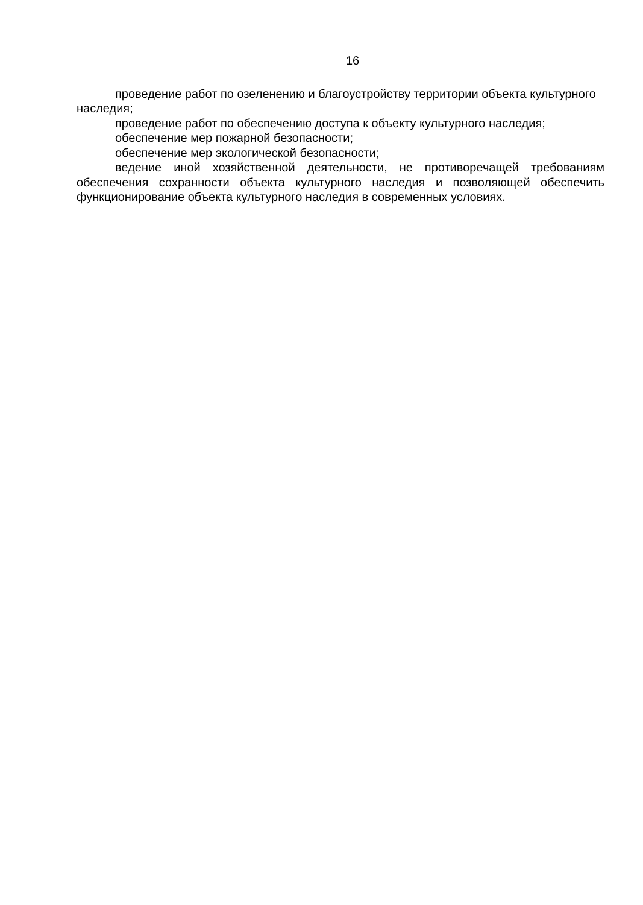16
проведение работ по озеленению и благоустройству территории объекта культурного наследия;
проведение работ по обеспечению доступа к объекту культурного наследия;
обеспечение мер пожарной безопасности;
обеспечение мер экологической безопасности;
ведение иной хозяйственной деятельности, не противоречащей требованиям обеспечения сохранности объекта культурного наследия и позволяющей обеспечить функционирование объекта культурного наследия в современных условиях.